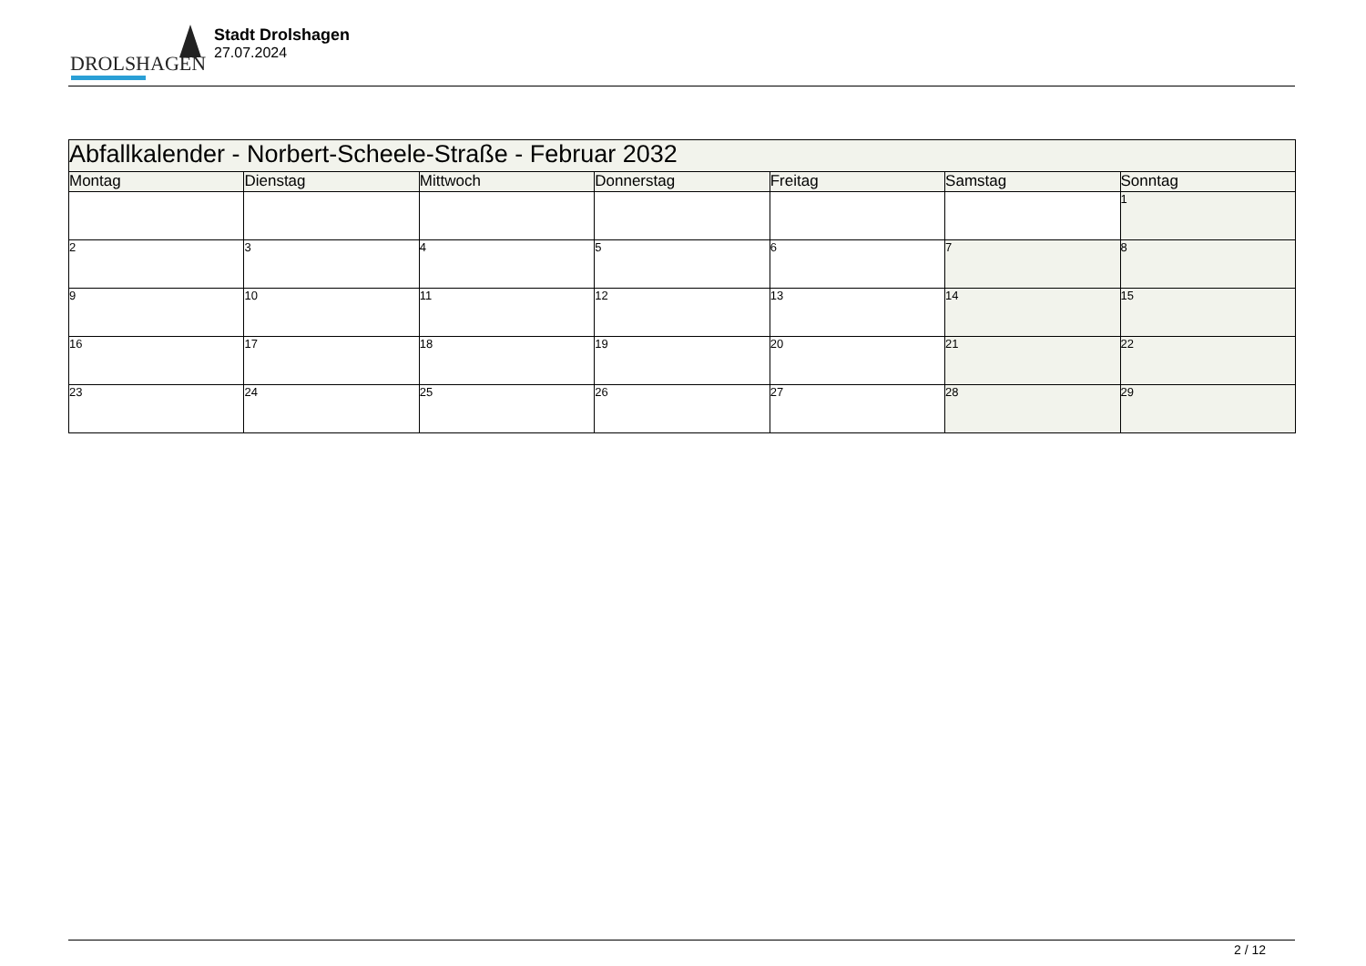DROLSHAGEN
Stadt Drolshagen
27.07.2024
| Abfallkalender - Norbert-Scheele-Straße - Februar 2032 | | | | | | |
| Montag | Dienstag | Mittwoch | Donnerstag | Freitag | Samstag | Sonntag |
| | | | | | | 1 |
| 2 | 3 | 4 | 5 | 6 | 7 | 8 |
| 9 | 10 | 11 | 12 | 13 | 14 | 15 |
| 16 | 17 | 18 | 19 | 20 | 21 | 22 |
| 23 | 24 | 25 | 26 | 27 | 28 | 29 |
2 / 12